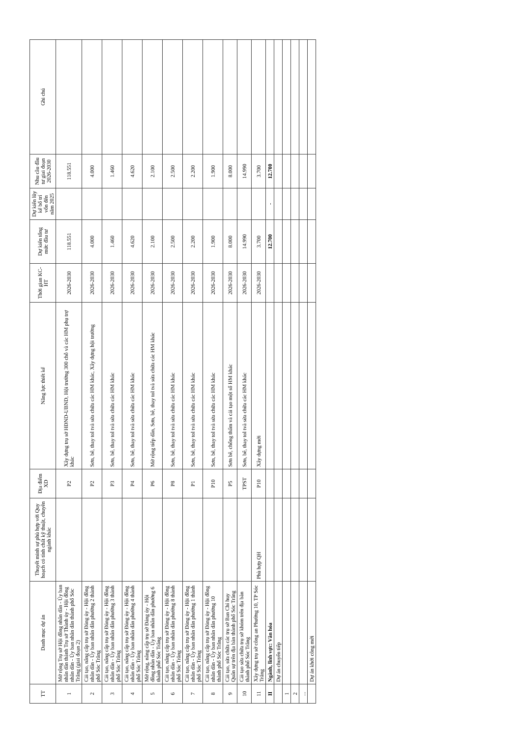| TT | Danh mục dự án | Thuyết minh sự phù hợp với Quy hoạch có tính chất kỹ thuật, chuyên ngành khác | Địa điểm XD | Năng lực thiết kế | Thời gian KC-HT | Dự kiến tổng mức đầu tư | Dự kiến lũy kế bố trí vốn đến năm 2025 | Nhu cầu đầu tư giai đoạn 2026-2030 | Ghi chú |
| --- | --- | --- | --- | --- | --- | --- | --- | --- | --- |
| 1 | Mở rộng Trụ sở Hội đồng nhân dân - Ủy ban nhân dân thành Trụ sở Thành ủy - Hội đồng nhân dân - Ủy ban nhân dân thành phố Sóc Trăng (giai đoạn 2) | | P2 | Xây dựng trụ sở HĐND-UBND, Hội trường 300 chỗ và các HM phụ trợ khác | 2026-2030 | 118.551 | | 118.551 | |
| 2 | Cải tạo, nâng cấp trụ sở Đảng ủy - Hội đồng nhân dân - Ủy ban nhân dân phường 2 thành phố Sóc Trăng | | P2 | Sơn, bê, thay tol tvà sửa chữa các HM khác, Xây dựng hội trường | 2026-2030 | 4.000 | | 4.000 | |
| 3 | Cải tạo, nâng cấp trụ sở Đảng ủy - Hội đồng nhân dân - Ủy ban nhân dân phường 3 thành phố Sóc Trăng | | P3 | Sơn, bê, thay tol tvà sửa chữa các HM khác | 2026-2030 | 1.460 | | 1.460 | |
| 4 | Cải tạo, nâng cấp trụ sở Đảng ủy - Hội đồng nhân dân - Ủy ban nhân dân phường 4 thành phố Sóc Trăng | | P4 | Sơn, bê, thay tol tvà sửa chữa các HM khác | 2026-2030 | 4.620 | | 4.620 | |
| 5 | Mở rộng, nâng cấp trụ sở Đảng ủy - Hội đồng nhân dân - Ủy ban nhân dân phường 6 thành phố Sóc Trăng | | P6 | Mở rộng tiếp dân, Sơn, bê, thay tol tvà sửa chữa các HM khác | 2026-2030 | 2.100 | | 2.100 | |
| 6 | Cải tạo, nâng cấp trụ sở Đảng ủy - Hội đồng nhân dân - Ủy ban nhân dân phường 8 thành phố Sóc Trăng | | P8 | Sơn, bê, thay tol tvà sửa chữa các HM khác | 2026-2030 | 2.500 | | 2.500 | |
| 7 | Cải tạo, nâng cấp trụ sở Đảng ủy - Hội đồng nhân dân - Ủy ban nhân dân phường 1 thành phố Sóc Trăng | | P1 | Sơn, bê, thay tol tvà sửa chữa các HM khác | 2026-2030 | 2.200 | | 2.200 | |
| 8 | Cải tạo, nâng cấp trụ sở Đảng ủy - Hội đồng nhân dân - Ủy ban nhân dân phường 10 thành phố Sóc Trăng | | P10 | Sơn, bê, thay tol tvà sửa chữa các HM khác | 2026-2030 | 1.900 | | 1.900 | |
| 9 | Cải tạo, sửa chữa các trụ sở Ban Chỉ huy Quân sự trên địa bàn thành phố Sóc Trăng | | P5 | Sơn bê, chống thấm và cải tạo một số HM khác | 2026-2030 | 8.000 | | 8.000 | |
| 10 | Cải tạo sửa chữa trụ sở khóm trên địa bàn thành phố Sóc Trăng | | TPST | Sơn, bê, thay tol tvà sửa chữa các HM khác | 2026-2030 | 14.990 | | 14.990 | |
| 11 | Xây dựng trụ sở công an Phường 10, TP Sóc Trăng | Phù hợp QH | P10 | Xây dựng mới | 2026-2030 | 3.700 | | 3.700 | |
| II | Ngành, lĩnh vực: Văn hóa | | | | | 12.700 | - | 12.700 | |
| | Dự án chuyển tiếp | | | | | | | | |
| 1 | | | | | | | | | |
| 2 | | | | | | | | | |
| ... | | | | | | | | | |
| | Dự án khởi công mới | | | | | | | | |